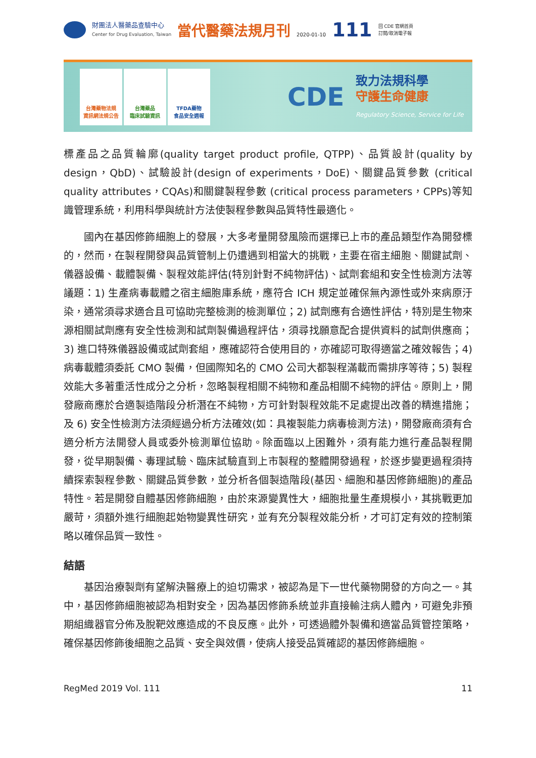財團法人醫藥品查驗中心
Center for Drug Evaluation, Taiwan
當代醫藥法規月刊
2020-01-10
111
回 CDE 官網首頁
訂閱/取消電子報
台灣藥物法規
資訊網法規公告
台灣藥品
臨床試驗資訊
TFDA藥物
食品安全週報
CDE
致力法規科學
守護生命健康
Regulatory Science, Service for Life
標產品之品質輪廓(quality target product profile, QTPP)、品質設計(quality by design，QbD)、試驗設計(design of experiments，DoE)、關鍵品質參數 (critical quality attributes，CQAs)和關鍵製程參數 (critical process parameters，CPPs)等知識管理系統，利用科學與統計方法使製程參數與品質特性最適化。
國內在基因修飾細胞上的發展，大多考量開發風險而選擇已上市的產品類型作為開發標的，然而，在製程開發與品質管制上仍遭遇到相當大的挑戰，主要在宿主細胞、關鍵試劑、儀器設備、載體製備、製程效能評估(特別針對不純物評估)、試劑套組和安全性檢測方法等議題：1) 生產病毒載體之宿主細胞庫系統，應符合 ICH 規定並確保無內源性或外來病原汙染，通常須尋求適合且可協助完整檢測的檢測單位；2) 試劑應有合適性評估，特別是生物來源相關試劑應有安全性檢測和試劑製備過程評估，須尋找願意配合提供資料的試劑供應商；3) 進口特殊儀器設備或試劑套組，應確認符合使用目的，亦確認可取得適當之確效報告；4) 病毒載體須委託 CMO 製備，但國際知名的 CMO 公司大都製程滿載而需排序等待；5) 製程效能大多著重活性成分之分析，忽略製程相關不純物和產品相關不純物的評估。原則上，開發廠商應於合適製造階段分析潛在不純物，方可針對製程效能不足處提出改善的精進措施；及 6) 安全性檢測方法須經過分析方法確效(如：具複製能力病毒檢測方法)，開發廠商須有合適分析方法開發人員或委外檢測單位協助。除面臨以上困難外，須有能力進行產品製程開發，從早期製備、毒理試驗、臨床試驗直到上市製程的整體開發過程，於逐步變更過程須持續探索製程參數、關鍵品質參數，並分析各個製造階段(基因、細胞和基因修飾細胞)的產品特性。若是開發自體基因修飾細胞，由於來源變異性大，細胞批量生產規模小，其挑戰更加嚴苛，須額外進行細胞起始物變異性研究，並有充分製程效能分析，才可訂定有效的控制策略以確保品質一致性。
結語
基因治療製劑有望解決醫療上的迫切需求，被認為是下一世代藥物開發的方向之一。其中，基因修飾細胞被認為相對安全，因為基因修飾系統並非直接輸注病人體內，可避免非預期組織器官分佈及脫靶效應造成的不良反應。此外，可透過體外製備和適當品質管控策略，確保基因修飾後細胞之品質、安全與效價，使病人接受品質確認的基因修飾細胞。
RegMed 2019 Vol. 111 11